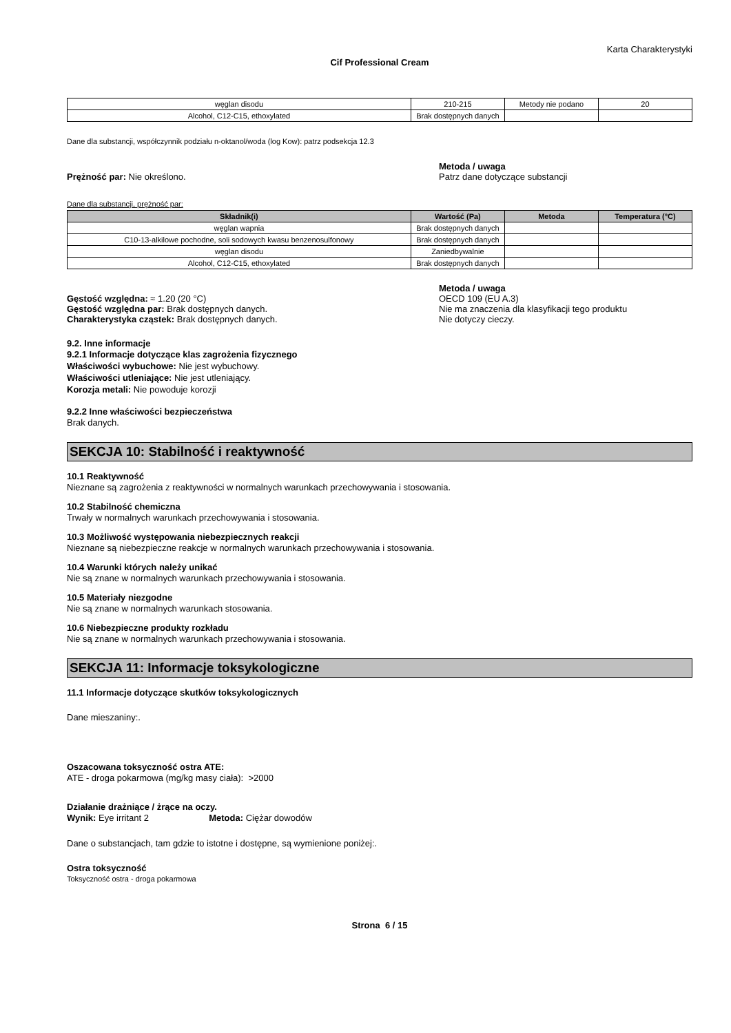Karta Charakterystyki
Cif Professional Cream
| węglan disodu | 210-215 | Metody nie podano | 20 |
| Alcohol, C12-C15, ethoxylated | Brak dostępnych danych | | |
Dane dla substancji, współczynnik podziału n-oktanol/woda (log Kow): patrz podsekcja 12.3
Prężność par: Nie określono. Metoda / uwaga
Patrz dane dotyczące substancji
Dane dla substancji, prężność par:
| Składnik(i) | Wartość (Pa) | Metoda | Temperatura (°C) |
| --- | --- | --- | --- |
| węglan wapnia | Brak dostępnych danych | | |
| C10-13-alkilowe pochodne, soli sodowych kwasu benzenosulfonowy | Brak dostępnych danych | | |
| węglan disodu | Zaniedbywalnie | | |
| Alcohol, C12-C15, ethoxylated | Brak dostępnych danych | | |
Gęstość względna: ≈ 1.20 (20 °C)
Gęstość względna par: Brak dostępnych danych.
Charakterystyka cząstek: Brak dostępnych danych.
Metoda / uwaga
OECD 109 (EU A.3)
Nie ma znaczenia dla klasyfikacji tego produktu
Nie dotyczy cieczy.
9.2. Inne informacje
9.2.1 Informacje dotyczące klas zagrożenia fizycznego
Właściwości wybuchowe: Nie jest wybuchowy.
Właściwości utleniające: Nie jest utleniający.
Korozja metali: Nie powoduje korozji
9.2.2 Inne właściwości bezpieczeństwa
Brak danych.
SEKCJA 10: Stabilność i reaktywność
10.1 Reaktywność
Nieznane są zagrożenia z reaktywności w normalnych warunkach przechowywania i stosowania.
10.2 Stabilność chemiczna
Trwały w normalnych warunkach przechowywania i stosowania.
10.3 Możliwość występowania niebezpiecznych reakcji
Nieznane są niebezpieczne reakcje w normalnych warunkach przechowywania i stosowania.
10.4 Warunki których należy unikać
Nie są znane w normalnych warunkach przechowywania i stosowania.
10.5 Materiały niezgodne
Nie są znane w normalnych warunkach stosowania.
10.6 Niebezpieczne produkty rozkładu
Nie są znane w normalnych warunkach przechowywania i stosowania.
SEKCJA 11: Informacje toksykologiczne
11.1 Informacje dotyczące skutków toksykologicznych
Dane mieszaniny:.
Oszacowana toksyczność ostra ATE:
ATE - droga pokarmowa (mg/kg masy ciała): >2000
Działanie drażniące / żrące na oczy.
Wynik: Eye irritant 2 Metoda: Ciężar dowodów
Dane o substancjach, tam gdzie to istotne i dostępne, są wymienione poniżej:.
Ostra toksyczność
Toksyczność ostra - droga pokarmowa
Strona 6 / 15